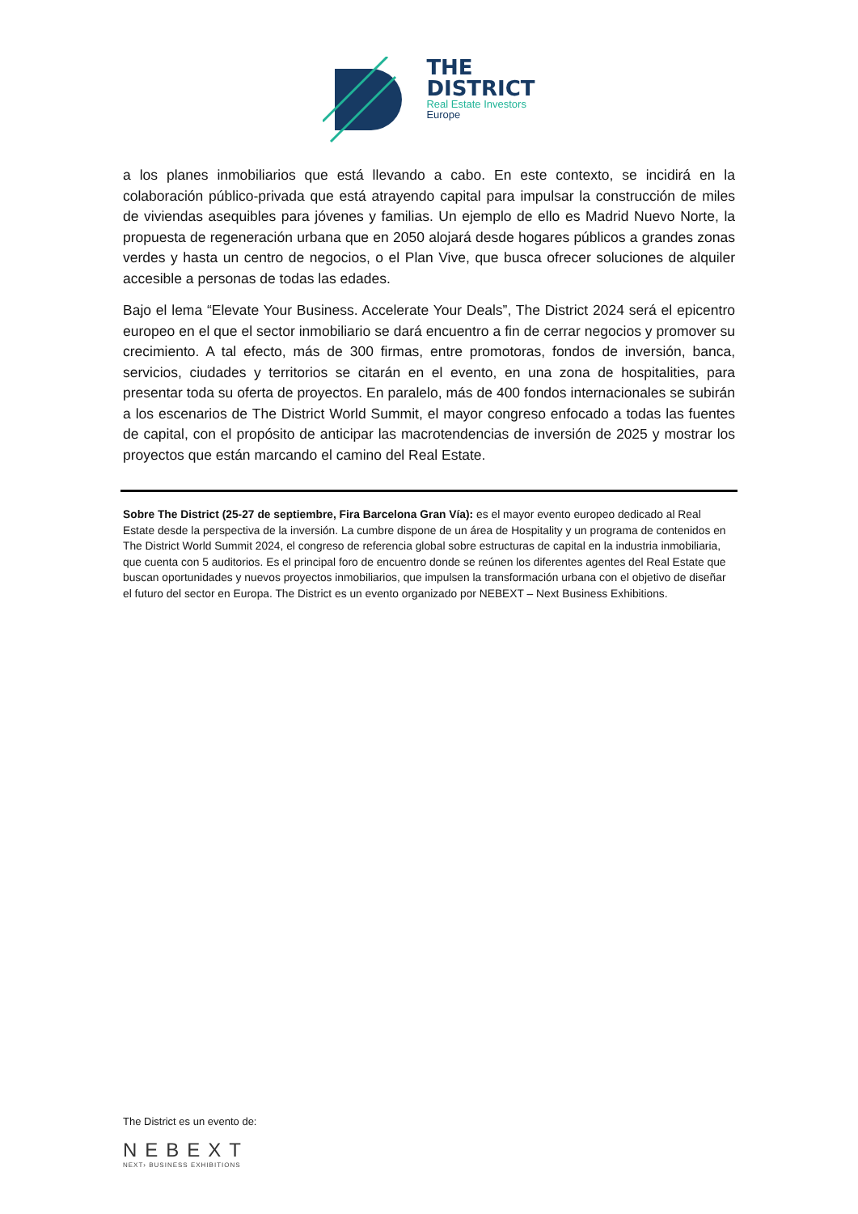THE
DISTRICT
Real Estate Investors
Europe
a los planes inmobiliarios que está llevando a cabo. En este contexto, se incidirá en la colaboración público-privada que está atrayendo capital para impulsar la construcción de miles de viviendas asequibles para jóvenes y familias. Un ejemplo de ello es Madrid Nuevo Norte, la propuesta de regeneración urbana que en 2050 alojará desde hogares públicos a grandes zonas verdes y hasta un centro de negocios, o el Plan Vive, que busca ofrecer soluciones de alquiler accesible a personas de todas las edades.
Bajo el lema “Elevate Your Business. Accelerate Your Deals”, The District 2024 será el epicentro europeo en el que el sector inmobiliario se dará encuentro a fin de cerrar negocios y promover su crecimiento. A tal efecto, más de 300 firmas, entre promotoras, fondos de inversión, banca, servicios, ciudades y territorios se citarán en el evento, en una zona de hospitalities, para presentar toda su oferta de proyectos. En paralelo, más de 400 fondos internacionales se subirán a los escenarios de The District World Summit, el mayor congreso enfocado a todas las fuentes de capital, con el propósito de anticipar las macrotendencias de inversión de 2025 y mostrar los proyectos que están marcando el camino del Real Estate.
Sobre The District (25-27 de septiembre, Fira Barcelona Gran Vía): es el mayor evento europeo dedicado al Real Estate desde la perspectiva de la inversión. La cumbre dispone de un área de Hospitality y un programa de contenidos en The District World Summit 2024, el congreso de referencia global sobre estructuras de capital en la industria inmobiliaria, que cuenta con 5 auditorios. Es el principal foro de encuentro donde se reúnen los diferentes agentes del Real Estate que buscan oportunidades y nuevos proyectos inmobiliarios, que impulsen la transformación urbana con el objetivo de diseñar el futuro del sector en Europa. The District es un evento organizado por NEBEXT – Next Business Exhibitions.
The District es un evento de:
NEBEXT
NEXT› BUSINESS EXHIBITIONS